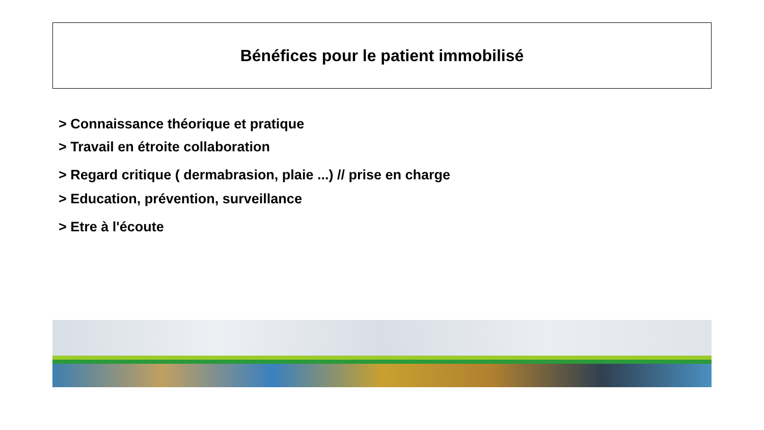Bénéfices pour le patient immobilisé
> Connaissance théorique et pratique
> Travail en étroite collaboration
> Regard critique ( dermabrasion, plaie ...) // prise en charge
> Education, prévention, surveillance
> Etre à l'écoute